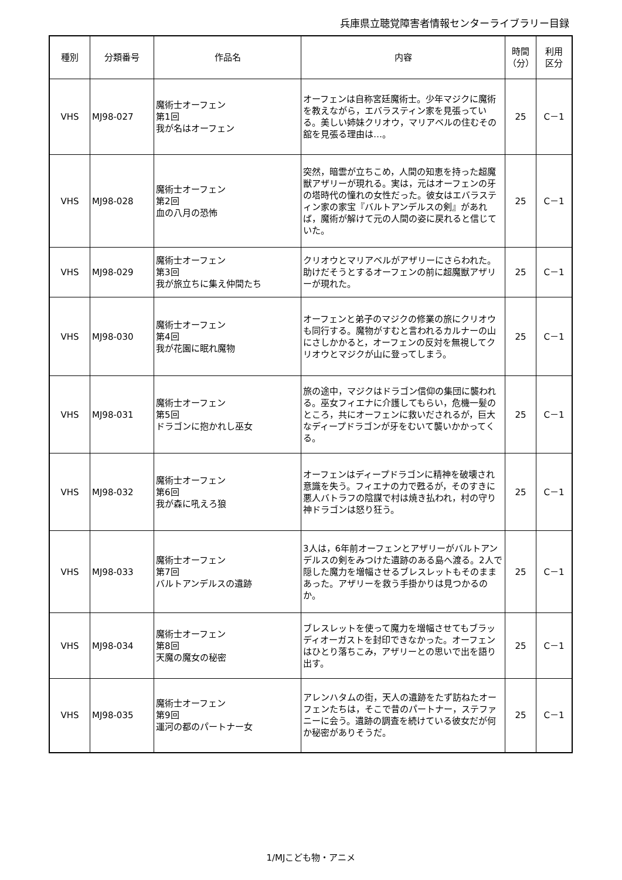兵庫県立聴覚障害者情報センターライブラリー目録
| 種別 | 分類番号 | 作品名 | 内容 | 時間 （分） | 利用 区分 |
| --- | --- | --- | --- | --- | --- |
| VHS | MJ98-027 | 魔術士オーフェン 第1回 我が名はオーフェン | オーフェンは自称宮廷魔術士。少年マジクに魔術を教えながら，エバラスティン家を見張っている。美しい姉妹クリオウ，マリアベルの住むその舘を見張る理由は…。 | 25 | C－1 |
| VHS | MJ98-028 | 魔術士オーフェン 第2回 血の八月の恐怖 | 突然，暗雲が立ちこめ，人間の知恵を持った超魔獣アザリーが現れる。実は，元はオーフェンの牙の塔時代の憧れの女性だった。彼女はエバラスティン家の家宝『バルトアンデルスの剣』があれば，魔術が解けて元の人間の姿に戻れると信じていた。 | 25 | C－1 |
| VHS | MJ98-029 | 魔術士オーフェン 第3回 我が旅立ちに集え仲間たち | クリオウとマリアベルがアザリーにさらわれた。助けだそうとするオーフェンの前に超魔獣アザリーが現れた。 | 25 | C－1 |
| VHS | MJ98-030 | 魔術士オーフェン 第4回 我が花園に眠れ魔物 | オーフェンと弟子のマジクの修業の旅にクリオウも同行する。魔物がすむと言われるカルナーの山にさしかかると，オーフェンの反対を無視してクリオウとマジクが山に登ってしまう。 | 25 | C－1 |
| VHS | MJ98-031 | 魔術士オーフェン 第5回 ドラゴンに抱かれし巫女 | 旅の途中，マジクはドラゴン信仰の集団に襲われる。巫女フィエナに介護してもらい，危機一髪のところ，共にオーフェンに救いだされるが，巨大なディープドラゴンが牙をむいて襲いかかってくる。 | 25 | C－1 |
| VHS | MJ98-032 | 魔術士オーフェン 第6回 我が森に吼えろ狼 | オーフェンはディープドラゴンに精神を破壊され意識を失う。フィエナの力で甦るが，そのすきに悪人バトラフの陰謀で村は焼き払われ，村の守り神ドラゴンは怒り狂う。 | 25 | C－1 |
| VHS | MJ98-033 | 魔術士オーフェン 第7回 バルトアンデルスの遺跡 | 3人は，6年前オーフェンとアザリーがバルトアンデルスの剣をみつけた遺跡のある島へ渡る。2人で隠した魔力を増幅させるブレスレットもそのままあった。アザリーを救う手掛かりは見つかるのか。 | 25 | C－1 |
| VHS | MJ98-034 | 魔術士オーフェン 第8回 天魔の魔女の秘密 | ブレスレットを使って魔力を増幅させてもブラッディオーガストを封印できなかった。オーフェンはひとり落ちこみ，アザリーとの思いで出を語り出す。 | 25 | C－1 |
| VHS | MJ98-035 | 魔術士オーフェン 第9回 運河の都のパートナー女 | アレンハタムの街，天人の遺跡をたず訪ねたオーフェンたちは，そこで昔のパートナー，ステファニーに会う。遺跡の調査を続けている彼女だが何か秘密がありそうだ。 | 25 | C－1 |
1/MJこども物・アニメ